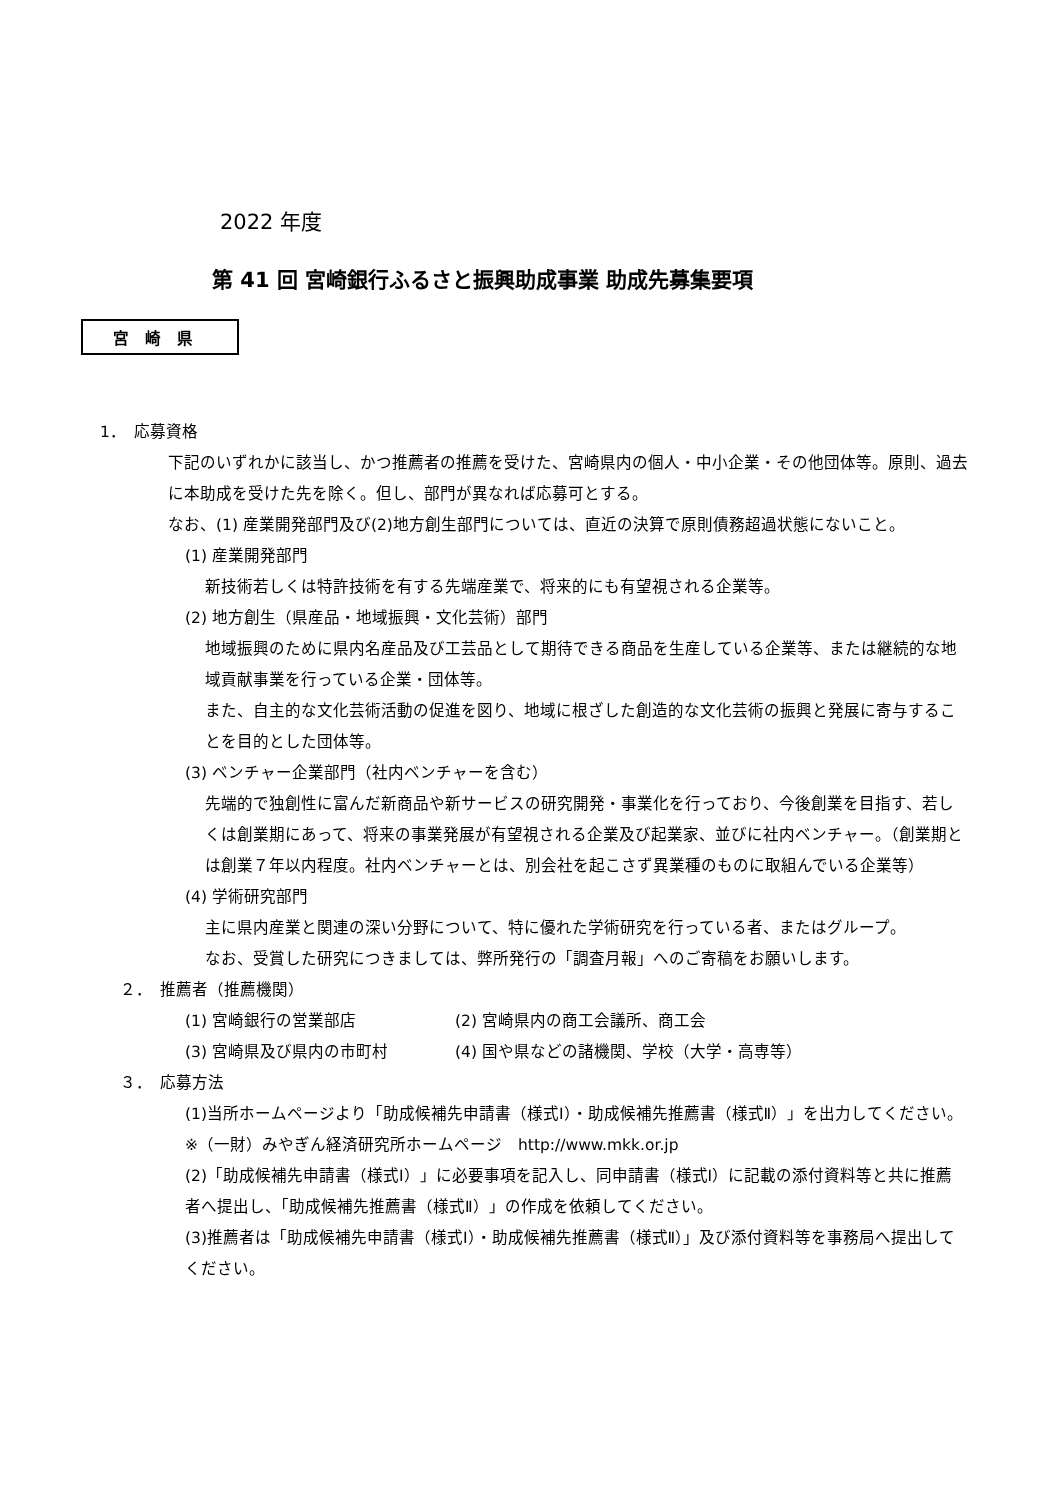2022 年度
第 41 回 宮崎銀行ふるさと振興助成事業 助成先募集要項
宮　崎　県
1．　応募資格
下記のいずれかに該当し、かつ推薦者の推薦を受けた、宮崎県内の個人・中小企業・その他団体等。原則、過去に本助成を受けた先を除く。但し、部門が異なれば応募可とする。
なお、(1) 産業開発部門及び(2)地方創生部門については、直近の決算で原則債務超過状態にないこと。
(1) 産業開発部門
新技術若しくは特許技術を有する先端産業で、将来的にも有望視される企業等。
(2) 地方創生（県産品・地域振興・文化芸術）部門
地域振興のために県内名産品及び工芸品として期待できる商品を生産している企業等、または継続的な地域貢献事業を行っている企業・団体等。
また、自主的な文化芸術活動の促進を図り、地域に根ざした創造的な文化芸術の振興と発展に寄与することを目的とした団体等。
(3) ベンチャー企業部門（社内ベンチャーを含む）
先端的で独創性に富んだ新商品や新サービスの研究開発・事業化を行っており、今後創業を目指す、若しくは創業期にあって、将来の事業発展が有望視される企業及び起業家、並びに社内ベンチャー。（創業期とは創業７年以内程度。社内ベンチャーとは、別会社を起こさず異業種のものに取組んでいる企業等）
(4) 学術研究部門
主に県内産業と関連の深い分野について、特に優れた学術研究を行っている者、またはグループ。
なお、受賞した研究につきましては、弊所発行の「調査月報」へのご寄稿をお願いします。
２．　推薦者（推薦機関）
(1) 宮崎銀行の営業部店 (2) 宮崎県内の商工会議所、商工会
(3) 宮崎県及び県内の市町村 (4) 国や県などの諸機関、学校（大学・高専等）
３．　応募方法
(1)当所ホームページより「助成候補先申請書（様式Ⅰ）・助成候補先推薦書（様式Ⅱ）」を出力してください。
※（一財）みやぎん経済研究所ホームページ　http://www.mkk.or.jp
(2)「助成候補先申請書（様式Ⅰ）」に必要事項を記入し、同申請書（様式Ⅰ）に記載の添付資料等と共に推薦者へ提出し、「助成候補先推薦書（様式Ⅱ）」の作成を依頼してください。
(3)推薦者は「助成候補先申請書（様式Ⅰ）・助成候補先推薦書（様式Ⅱ）」及び添付資料等を事務局へ提出してください。